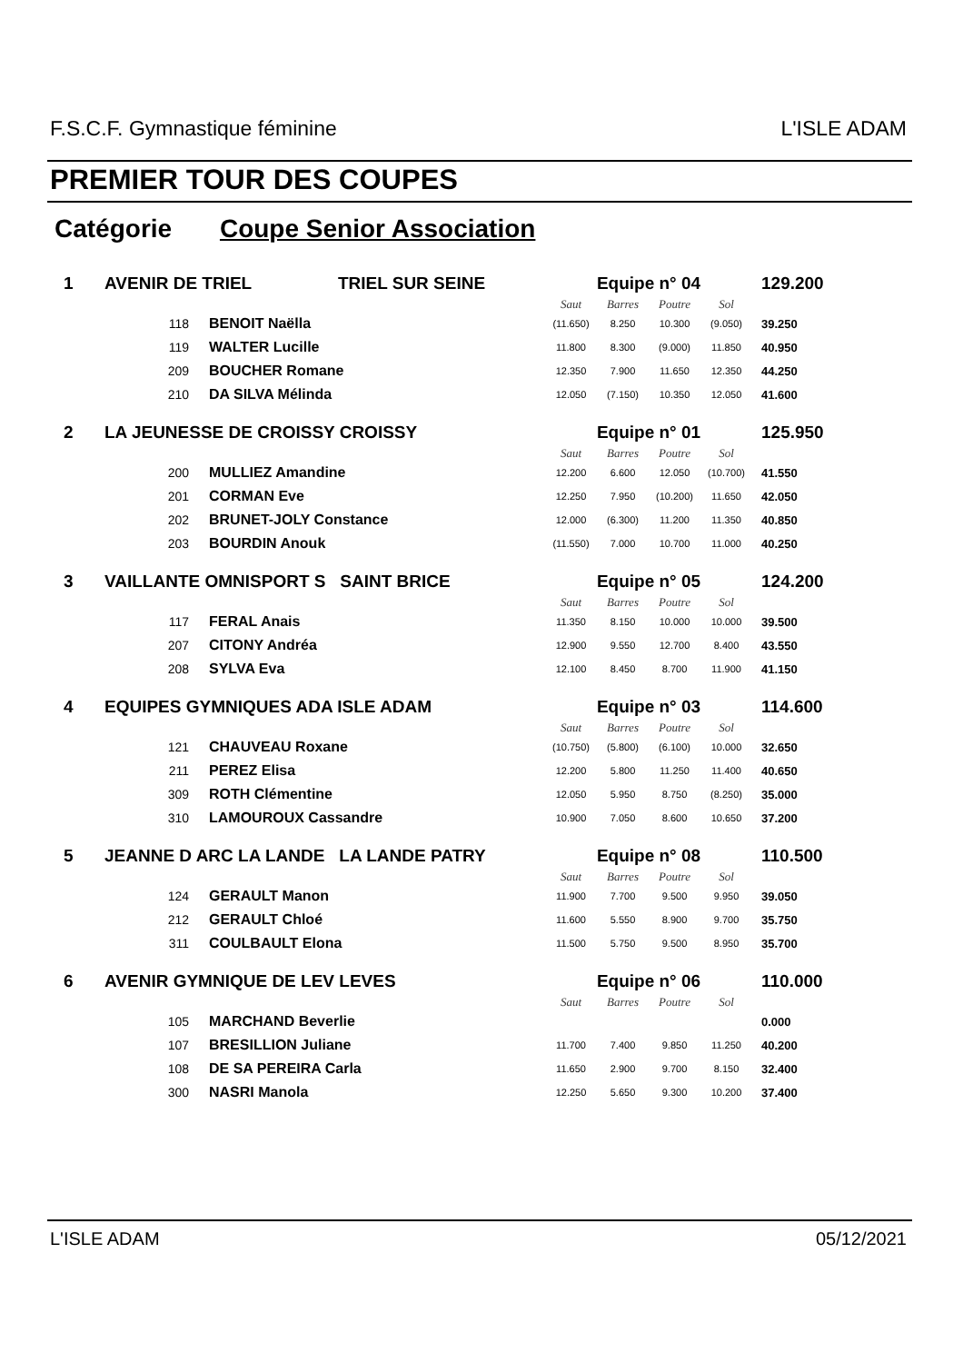F.S.C.F. Gymnastique féminine L'ISLE ADAM
PREMIER TOUR DES COUPES
Catégorie Coupe Senior Association
| 1 | AVENIR DE TRIEL TRIEL SUR SEINE | | Equipe n° 04 | | | | 129.200 |
| | | | Saut | Barres | Poutre | Sol | |
| | 118 | BENOIT Naëlla | (11.650) | 8.250 | 10.300 | (9.050) | 39.250 |
| | 119 | WALTER Lucille | 11.800 | 8.300 | (9.000) | 11.850 | 40.950 |
| | 209 | BOUCHER Romane | 12.350 | 7.900 | 11.650 | 12.350 | 44.250 |
| | 210 | DA SILVA Mélinda | 12.050 | (7.150) | 10.350 | 12.050 | 41.600 |
| 2 | LA JEUNESSE DE CROISSY CROISSY | | Equipe n° 01 | | | | 125.950 |
| | | | Saut | Barres | Poutre | Sol | |
| | 200 | MULLIEZ Amandine | 12.200 | 6.600 | 12.050 | (10.700) | 41.550 |
| | 201 | CORMAN Eve | 12.250 | 7.950 | (10.200) | 11.650 | 42.050 |
| | 202 | BRUNET-JOLY Constance | 12.000 | (6.300) | 11.200 | 11.350 | 40.850 |
| | 203 | BOURDIN Anouk | (11.550) | 7.000 | 10.700 | 11.000 | 40.250 |
| 3 | VAILLANTE OMNISPORT S SAINT BRICE | | Equipe n° 05 | | | | 124.200 |
| | | | Saut | Barres | Poutre | Sol | |
| | 117 | FERAL Anais | 11.350 | 8.150 | 10.000 | 10.000 | 39.500 |
| | 207 | CITONY Andréa | 12.900 | 9.550 | 12.700 | 8.400 | 43.550 |
| | 208 | SYLVA Eva | 12.100 | 8.450 | 8.700 | 11.900 | 41.150 |
| 4 | EQUIPES GYMNIQUES ADA ISLE ADAM | | Equipe n° 03 | | | | 114.600 |
| | | | Saut | Barres | Poutre | Sol | |
| | 121 | CHAUVEAU Roxane | (10.750) | (5.800) | (6.100) | 10.000 | 32.650 |
| | 211 | PEREZ Elisa | 12.200 | 5.800 | 11.250 | 11.400 | 40.650 |
| | 309 | ROTH Clémentine | 12.050 | 5.950 | 8.750 | (8.250) | 35.000 |
| | 310 | LAMOUROUX Cassandre | 10.900 | 7.050 | 8.600 | 10.650 | 37.200 |
| 5 | JEANNE D ARC LA LANDE LA LANDE PATRY | | Equipe n° 08 | | | | 110.500 |
| | | | Saut | Barres | Poutre | Sol | |
| | 124 | GERAULT Manon | 11.900 | 7.700 | 9.500 | 9.950 | 39.050 |
| | 212 | GERAULT Chloé | 11.600 | 5.550 | 8.900 | 9.700 | 35.750 |
| | 311 | COULBAULT Elona | 11.500 | 5.750 | 9.500 | 8.950 | 35.700 |
| 6 | AVENIR GYMNIQUE DE LEV LEVES | | Equipe n° 06 | | | | 110.000 |
| | | | Saut | Barres | Poutre | Sol | |
| | 105 | MARCHAND Beverlie | | | | | 0.000 |
| | 107 | BRESILLION Juliane | 11.700 | 7.400 | 9.850 | 11.250 | 40.200 |
| | 108 | DE SA PEREIRA Carla | 11.650 | 2.900 | 9.700 | 8.150 | 32.400 |
| | 300 | NASRI Manola | 12.250 | 5.650 | 9.300 | 10.200 | 37.400 |
L'ISLE ADAM 05/12/2021